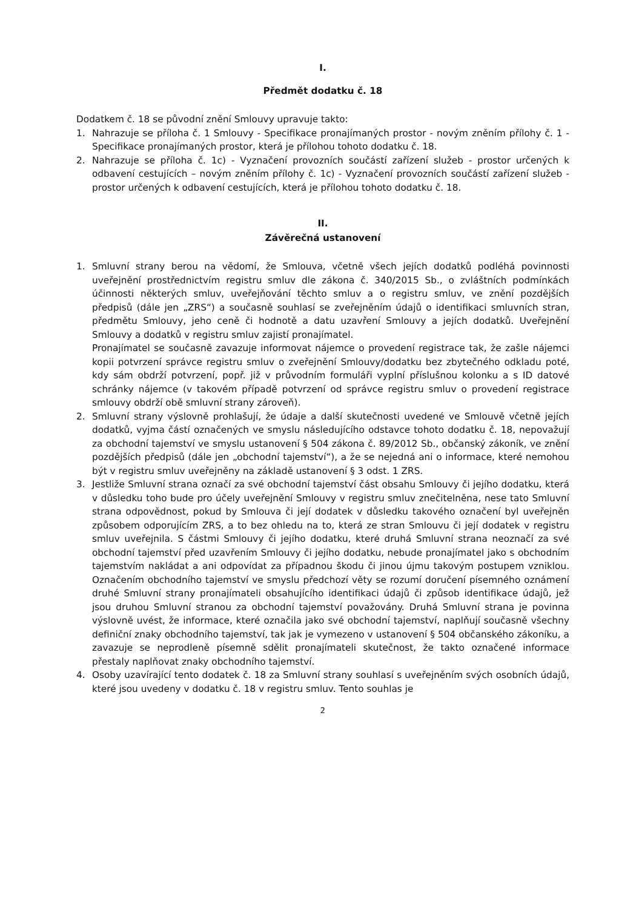I.
Předmět dodatku č. 18
Dodatkem č. 18 se původní znění Smlouvy upravuje takto:
1. Nahrazuje se příloha č. 1 Smlouvy - Specifikace pronajímaných prostor - novým zněním přílohy č. 1 - Specifikace pronajímaných prostor, která je přílohou tohoto dodatku č. 18.
2. Nahrazuje se příloha č. 1c) - Vyznačení provozních součástí zařízení služeb - prostor určených k odbavení cestujících – novým zněním přílohy č. 1c) - Vyznačení provozních součástí zařízení služeb - prostor určených k odbavení cestujících, která je přílohou tohoto dodatku č. 18.
II.
Závěrečná ustanovení
1. Smluvní strany berou na vědomí, že Smlouva, včetně všech jejích dodatků podléhá povinnosti uveřejnění prostřednictvím registru smluv dle zákona č. 340/2015 Sb., o zvláštních podmínkách účinnosti některých smluv, uveřejňování těchto smluv a o registru smluv, ve znění pozdějších předpisů (dále jen „ZRS“) a současně souhlasí se zveřejněním údajů o identifikaci smluvních stran, předmětu Smlouvy, jeho ceně či hodnotě a datu uzavření Smlouvy a jejích dodatků. Uveřejnění Smlouvy a dodatků v registru smluv zajistí pronajímatel.
Pronajímatel se současně zavazuje informovat nájemce o provedení registrace tak, že zašle nájemci kopii potvrzení správce registru smluv o zveřejnění Smlouvy/dodatku bez zbytečného odkladu poté, kdy sám obdrží potvrzení, popř. již v průvodním formuláři vyplní příslušnou kolonku a s ID datové schránky nájemce (v takovém případě potvrzení od správce registru smluv o provedení registrace smlouvy obdrží obě smluvní strany zároveň).
2. Smluvní strany výslovně prohlašují, že údaje a další skutečnosti uvedené ve Smlouvě včetně jejích dodatků, vyjma částí označených ve smyslu následujícího odstavce tohoto dodatku č. 18, nepovažují za obchodní tajemství ve smyslu ustanovení § 504 zákona č. 89/2012 Sb., občanský zákoník, ve znění pozdějších předpisů (dále jen „obchodní tajemství“), a že se nejedná ani o informace, které nemohou být v registru smluv uveřejněny na základě ustanovení § 3 odst. 1 ZRS.
3. Jestliže Smluvní strana označí za své obchodní tajemství část obsahu Smlouvy či jejího dodatku, která v důsledku toho bude pro účely uveřejnění Smlouvy v registru smluv znečitelněna, nese tato Smluvní strana odpovědnost, pokud by Smlouva či její dodatek v důsledku takového označení byl uveřejněn způsobem odporujícím ZRS, a to bez ohledu na to, která ze stran Smlouvu či její dodatek v registru smluv uveřejnila. S částmi Smlouvy či jejího dodatku, které druhá Smluvní strana neoznačí za své obchodní tajemství před uzavřením Smlouvy či jejího dodatku, nebude pronajímatel jako s obchodním tajemstvím nakládat a ani odpovídat za případnou škodu či jinou újmu takovým postupem vzniklou. Označením obchodního tajemství ve smyslu předchozí věty se rozumí doručení písemného oznámení druhé Smluvní strany pronajímateli obsahujícího identifikaci údajů či způsob identifikace údajů, jež jsou druhou Smluvní stranou za obchodní tajemství považovány. Druhá Smluvní strana je povinna výslovně uvést, že informace, které označila jako své obchodní tajemství, naplňují současně všechny definiční znaky obchodního tajemství, tak jak je vymezeno v ustanovení § 504 občanského zákoníku, a zavazuje se neprodleně písemně sdělit pronajímateli skutečnost, že takto označené informace přestaly naplňovat znaky obchodního tajemství.
4. Osoby uzavírající tento dodatek č. 18 za Smluvní strany souhlasí s uveřejněním svých osobních údajů, které jsou uvedeny v dodatku č. 18 v registru smluv. Tento souhlas je
2